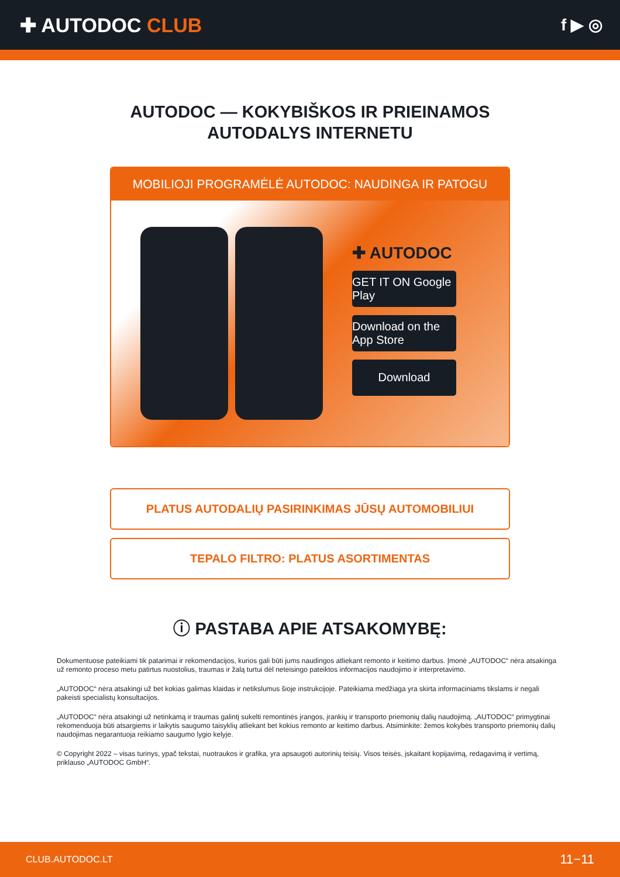✚ AUTODOC CLUB
f ▶ ◎
AUTODOC — KOKYBIŠKOS IR PRIEINAMOS
AUTODALYS INTERNETU
MOBILIOJI PROGRAMĖLĖ AUTODOC: NAUDINGA IR PATOGU
✚ AUTODOC
GET IT ON Google Play
Download on the App Store
Download
PLATUS AUTODALIŲ PASIRINKIMAS JŪSŲ AUTOMOBILIUI
TEPALO FILTRO: PLATUS ASORTIMENTAS
ⓘ PASTABA APIE ATSAKOMYBĘ:
Dokumentuose pateikiami tik patarimai ir rekomendacijos, kurios gali būti jums naudingos atliekant remonto ir keitimo darbus. Įmonė „AUTODOC“ nėra atsakinga už remonto proceso metu patirtus nuostolius, traumas ir žalą turtui dėl neteisingo pateiktos informacijos naudojimo ir interpretavimo.
„AUTODOC“ nėra atsakingi už bet kokias galimas klaidas ir netikslumus šioje instrukcijoje. Pateikiama medžiaga yra skirta informaciniams tikslams ir negali pakeisti specialistų konsultacijos.
„AUTODOC“ nėra atsakingi už netinkamą ir traumas galintį sukelti remontinės įrangos, įrankių ir transporto priemonių dalių naudojimą. „AUTODOC“ primygtinai rekomenduoja būti atsargiems ir laikytis saugumo taisyklių atliekant bet kokius remonto ar keitimo darbus. Atsiminkite: žemos kokybės transporto priemonių dalių naudojimas negarantuoja reikiamo saugumo lygio kelyje.
© Copyright 2022 – visas turinys, ypač tekstai, nuotraukos ir grafika, yra apsaugoti autorinių teisių. Visos teisės, įskaitant kopijavimą, redagavimą ir vertimą, priklauso „AUTODOC GmbH“.
CLUB.AUTODOC.LT 11−11